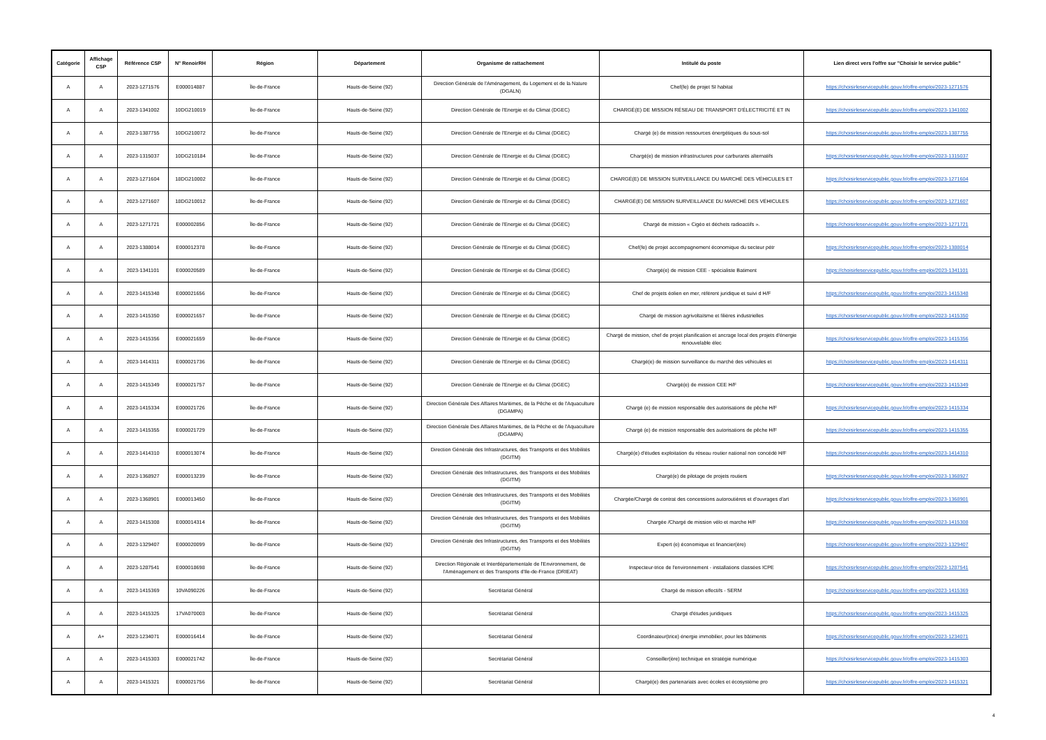| Catégorie | Affichage CSP | Référence CSP | N° RenoirRH | Région | Département | Organisme de rattachement | Intitulé du poste | Lien direct vers l'offre sur "Choisir le service public" |
| --- | --- | --- | --- | --- | --- | --- | --- | --- |
| A | A | 2023-1271576 | E000014887 | Île-de-France | Hauts-de-Seine (92) | Direction Générale de l'Aménagement, du Logement et de la Nature (DGALN) | Chef(fe) de projet SI habitat | https://choisirleservicepublic.gouv.fr/offre-emploi/2023-1271576 |
| A | A | 2023-1341002 | 10DG210019 | Île-de-France | Hauts-de-Seine (92) | Direction Générale de l'Energie et du Climat (DGEC) | CHARGÉ(E) DE MISSION RÉSEAU DE TRANSPORT D'ÉLECTRICITÉ ET IN | https://choisirleservicepublic.gouv.fr/offre-emploi/2023-1341002 |
| A | A | 2023-1387755 | 10DG210072 | Île-de-France | Hauts-de-Seine (92) | Direction Générale de l'Energie et du Climat (DGEC) | Chargé (e) de mission ressources énergétiques du sous-sol | https://choisirleservicepublic.gouv.fr/offre-emploi/2023-1387755 |
| A | A | 2023-1315037 | 10DG210184 | Île-de-France | Hauts-de-Seine (92) | Direction Générale de l'Energie et du Climat (DGEC) | Chargé(e) de mission infrastructures pour carburants alternatifs | https://choisirleservicepublic.gouv.fr/offre-emploi/2023-1315037 |
| A | A | 2023-1271604 | 18DG210002 | Île-de-France | Hauts-de-Seine (92) | Direction Générale de l'Energie et du Climat (DGEC) | CHARGÉ(E) DE MISSION SURVEILLANCE DU MARCHÉ DES VÉHICULES ET | https://choisirleservicepublic.gouv.fr/offre-emploi/2023-1271604 |
| A | A | 2023-1271607 | 18DG210012 | Île-de-France | Hauts-de-Seine (92) | Direction Générale de l'Energie et du Climat (DGEC) | CHARGÉ(E) DE MISSION SURVEILLANCE DU MARCHÉ DES VÉHICULES | https://choisirleservicepublic.gouv.fr/offre-emploi/2023-1271607 |
| A | A | 2023-1271721 | E000002856 | Île-de-France | Hauts-de-Seine (92) | Direction Générale de l'Energie et du Climat (DGEC) | Chargé de mission « Cigéo et déchets radioactifs ». | https://choisirleservicepublic.gouv.fr/offre-emploi/2023-1271721 |
| A | A | 2023-1388014 | E000012378 | Île-de-France | Hauts-de-Seine (92) | Direction Générale de l'Energie et du Climat (DGEC) | Chef(fe) de projet accompagnement économique du secteur pétr | https://choisirleservicepublic.gouv.fr/offre-emploi/2023-1388014 |
| A | A | 2023-1341101 | E000020589 | Île-de-France | Hauts-de-Seine (92) | Direction Générale de l'Energie et du Climat (DGEC) | Chargé(e) de mission CEE - spécialiste Batiment | https://choisirleservicepublic.gouv.fr/offre-emploi/2023-1341101 |
| A | A | 2023-1415348 | E000021656 | Île-de-France | Hauts-de-Seine (92) | Direction Générale de l'Energie et du Climat (DGEC) | Chef de projets éolien en mer, référent juridique et suivi d H/F | https://choisirleservicepublic.gouv.fr/offre-emploi/2023-1415348 |
| A | A | 2023-1415350 | E000021657 | Île-de-France | Hauts-de-Seine (92) | Direction Générale de l'Energie et du Climat (DGEC) | Chargé de mission agrivoltaïsme et filières industrielles | https://choisirleservicepublic.gouv.fr/offre-emploi/2023-1415350 |
| A | A | 2023-1415356 | E000021659 | Île-de-France | Hauts-de-Seine (92) | Direction Générale de l'Energie et du Climat (DGEC) | Chargé de mission, chef de projet planification et ancrage local des projets d'énergie renouvelable élec | https://choisirleservicepublic.gouv.fr/offre-emploi/2023-1415356 |
| A | A | 2023-1414311 | E000021736 | Île-de-France | Hauts-de-Seine (92) | Direction Générale de l'Energie et du Climat (DGEC) | Chargé(e) de mission surveillance du marché des véhicules et | https://choisirleservicepublic.gouv.fr/offre-emploi/2023-1414311 |
| A | A | 2023-1415349 | E000021757 | Île-de-France | Hauts-de-Seine (92) | Direction Générale de l'Energie et du Climat (DGEC) | Chargé(e) de mission CEE H/F | https://choisirleservicepublic.gouv.fr/offre-emploi/2023-1415349 |
| A | A | 2023-1415334 | E000021726 | Île-de-France | Hauts-de-Seine (92) | Direction Générale Des Affaires Maritimes, de la Pêche et de l'Aquaculture (DGAMPA) | Chargé (e) de mission responsable des autorisations de pêche H/F | https://choisirleservicepublic.gouv.fr/offre-emploi/2023-1415334 |
| A | A | 2023-1415355 | E000021729 | Île-de-France | Hauts-de-Seine (92) | Direction Générale Des Affaires Maritimes, de la Pêche et de l'Aquaculture (DGAMPA) | Chargé (e) de mission responsable des autorisations de pêche H/F | https://choisirleservicepublic.gouv.fr/offre-emploi/2023-1415355 |
| A | A | 2023-1414310 | E000013074 | Île-de-France | Hauts-de-Seine (92) | Direction Générale des Infrastructures, des Transports et des Mobilités (DGITM) | Chargé(e) d'études exploitation du réseau routier national non concédé H/F | https://choisirleservicepublic.gouv.fr/offre-emploi/2023-1414310 |
| A | A | 2023-1368927 | E000013239 | Île-de-France | Hauts-de-Seine (92) | Direction Générale des Infrastructures, des Transports et des Mobilités (DGITM) | Chargé(e) de pilotage de projets routiers | https://choisirleservicepublic.gouv.fr/offre-emploi/2023-1368927 |
| A | A | 2023-1368901 | E000013450 | Île-de-France | Hauts-de-Seine (92) | Direction Générale des Infrastructures, des Transports et des Mobilités (DGITM) | Chargée/Chargé de contrat des concessions autoroutières et d'ouvrages d'art | https://choisirleservicepublic.gouv.fr/offre-emploi/2023-1368901 |
| A | A | 2023-1415308 | E000014314 | Île-de-France | Hauts-de-Seine (92) | Direction Générale des Infrastructures, des Transports et des Mobilités (DGITM) | Chargée /Chargé de mission vélo et marche H/F | https://choisirleservicepublic.gouv.fr/offre-emploi/2023-1415308 |
| A | A | 2023-1329407 | E000020099 | Île-de-France | Hauts-de-Seine (92) | Direction Générale des Infrastructures, des Transports et des Mobilités (DGITM) | Expert (e) économique et financier(ère) | https://choisirleservicepublic.gouv.fr/offre-emploi/2023-1329407 |
| A | A | 2023-1287541 | E000018698 | Île-de-France | Hauts-de-Seine (92) | Direction Régionale et Interdépartementale de l'Environnement, de l'Aménagement et des Transports d'Ile-de-France (DRIEAT) | Inspecteur-trice de l'environnement - installations classées ICPE | https://choisirleservicepublic.gouv.fr/offre-emploi/2023-1287541 |
| A | A | 2023-1415369 | 10VA090226 | Île-de-France | Hauts-de-Seine (92) | Secrétariat Général | Chargé de mission effectifs - SERM | https://choisirleservicepublic.gouv.fr/offre-emploi/2023-1415369 |
| A | A | 2023-1415325 | 17VA070003 | Île-de-France | Hauts-de-Seine (92) | Secrétariat Général | Chargé d'études juridiques | https://choisirleservicepublic.gouv.fr/offre-emploi/2023-1415325 |
| A | A+ | 2023-1234071 | E000016414 | Île-de-France | Hauts-de-Seine (92) | Secrétariat Général | Coordinateur(trice) énergie immobilier, pour les bâtiments | https://choisirleservicepublic.gouv.fr/offre-emploi/2023-1234071 |
| A | A | 2023-1415303 | E000021742 | Île-de-France | Hauts-de-Seine (92) | Secrétariat Général | Conseiller(ère) technique en stratégie numérique | https://choisirleservicepublic.gouv.fr/offre-emploi/2023-1415303 |
| A | A | 2023-1415321 | E000021756 | Île-de-France | Hauts-de-Seine (92) | Secrétariat Général | Chargé(e) des partenariats avec écoles et écosystème pro | https://choisirleservicepublic.gouv.fr/offre-emploi/2023-1415321 |
4